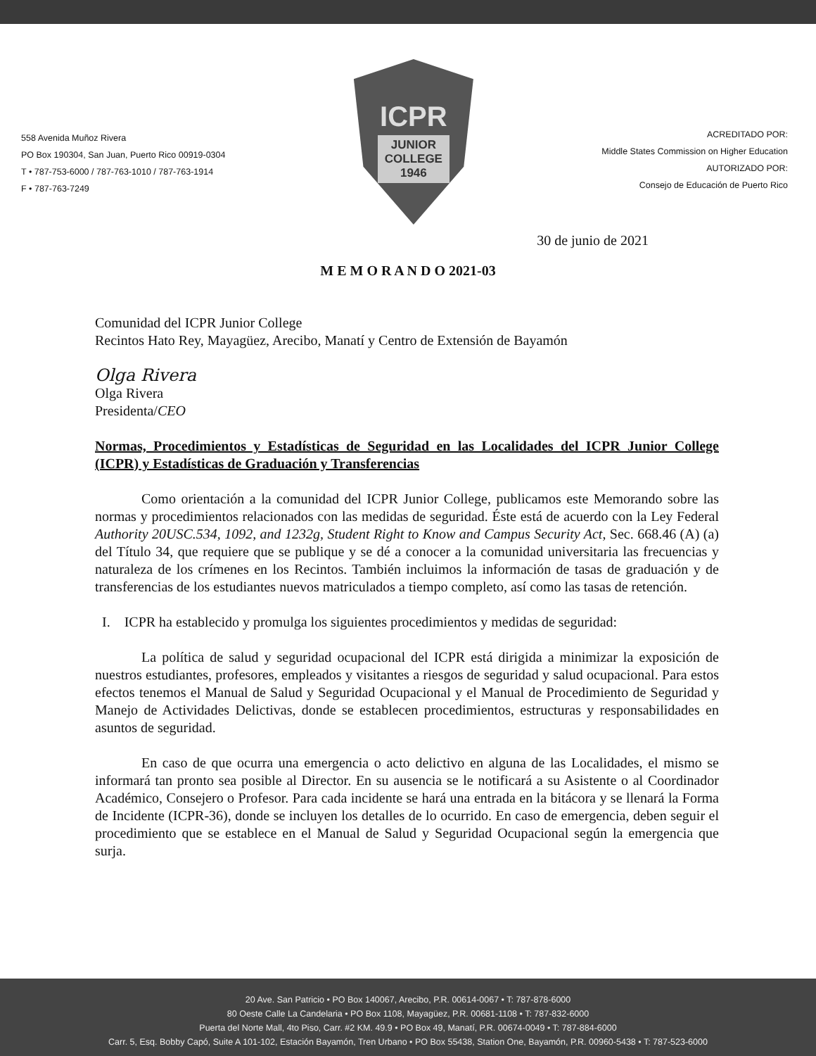558 Avenida Muñoz Rivera
PO Box 190304, San Juan, Puerto Rico 00919-0304
T • 787-753-6000 / 787-763-1010 / 787-763-1914
F • 787-763-7249
ICPR
JUNIOR
COLLEGE
1946
ACREDITADO POR:
Middle States Commission on Higher Education
AUTORIZADO POR:
Consejo de Educación de Puerto Rico
30 de junio de 2021
M E M O R A N D O 2021-03
Comunidad del ICPR Junior College
Recintos Hato Rey, Mayagüez, Arecibo, Manatí y Centro de Extensión de Bayamón
Olga Rivera
Olga Rivera
Presidenta/CEO
Normas, Procedimientos y Estadísticas de Seguridad en las Localidades del ICPR Junior College (ICPR) y Estadísticas de Graduación y Transferencias
Como orientación a la comunidad del ICPR Junior College, publicamos este Memorando sobre las normas y procedimientos relacionados con las medidas de seguridad. Éste está de acuerdo con la Ley Federal Authority 20USC.534, 1092, and 1232g, Student Right to Know and Campus Security Act, Sec. 668.46 (A) (a) del Título 34, que requiere que se publique y se dé a conocer a la comunidad universitaria las frecuencias y naturaleza de los crímenes en los Recintos. También incluimos la información de tasas de graduación y de transferencias de los estudiantes nuevos matriculados a tiempo completo, así como las tasas de retención.
I. ICPR ha establecido y promulga los siguientes procedimientos y medidas de seguridad:
La política de salud y seguridad ocupacional del ICPR está dirigida a minimizar la exposición de nuestros estudiantes, profesores, empleados y visitantes a riesgos de seguridad y salud ocupacional. Para estos efectos tenemos el Manual de Salud y Seguridad Ocupacional y el Manual de Procedimiento de Seguridad y Manejo de Actividades Delictivas, donde se establecen procedimientos, estructuras y responsabilidades en asuntos de seguridad.
En caso de que ocurra una emergencia o acto delictivo en alguna de las Localidades, el mismo se informará tan pronto sea posible al Director. En su ausencia se le notificará a su Asistente o al Coordinador Académico, Consejero o Profesor. Para cada incidente se hará una entrada en la bitácora y se llenará la Forma de Incidente (ICPR-36), donde se incluyen los detalles de lo ocurrido. En caso de emergencia, deben seguir el procedimiento que se establece en el Manual de Salud y Seguridad Ocupacional según la emergencia que surja.
20 Ave. San Patricio • PO Box 140067, Arecibo, P.R. 00614-0067 • T: 787-878-6000
80 Oeste Calle La Candelaria • PO Box 1108, Mayagüez, P.R. 00681-1108 • T: 787-832-6000
Puerta del Norte Mall, 4to Piso, Carr. #2 KM. 49.9 • PO Box 49, Manatí, P.R. 00674-0049 • T: 787-884-6000
Carr. 5, Esq. Bobby Capó, Suite A 101-102, Estación Bayamón, Tren Urbano • PO Box 55438, Station One, Bayamón, P.R. 00960-5438 • T: 787-523-6000